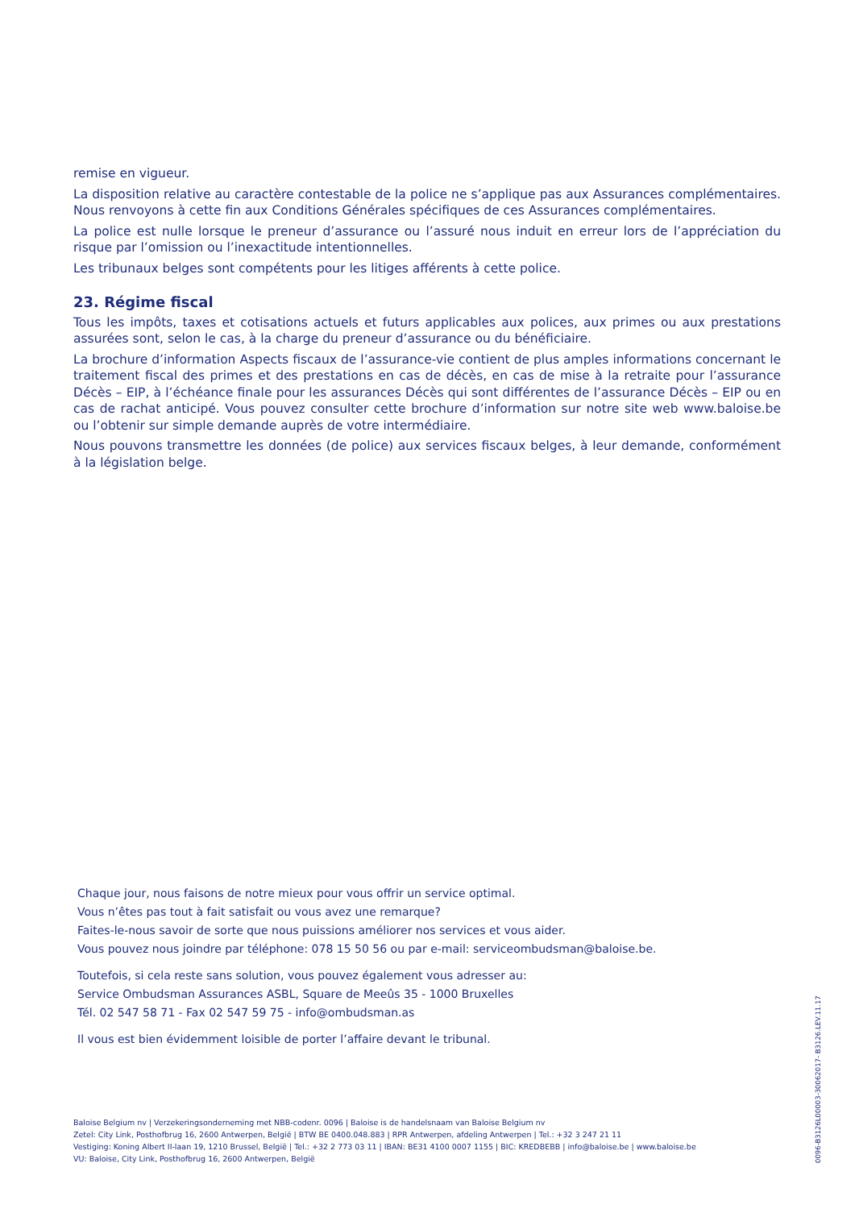remise en vigueur.
La disposition relative au caractère contestable de la police ne s’applique pas aux Assurances complémentaires. Nous renvoyons à cette fin aux Conditions Générales spécifiques de ces Assurances complémentaires.
La police est nulle lorsque le preneur d’assurance ou l’assuré nous induit en erreur lors de l’appréciation du risque par l’omission ou l’inexactitude intentionnelles.
Les tribunaux belges sont compétents pour les litiges afférents à cette police.
23. Régime fiscal
Tous les impôts, taxes et cotisations actuels et futurs applicables aux polices, aux primes ou aux prestations assurées sont, selon le cas, à la charge du preneur d’assurance ou du bénéficiaire.
La brochure d’information Aspects fiscaux de l’assurance-vie contient de plus amples informations concernant le traitement fiscal des primes et des prestations en cas de décès, en cas de mise à la retraite pour l’assurance Décès – EIP, à l’échéance finale pour les assurances Décès qui sont différentes de l’assurance Décès – EIP ou en cas de rachat anticipé. Vous pouvez consulter cette brochure d’information sur notre site web www.baloise.be ou l’obtenir sur simple demande auprès de votre intermédiaire.
Nous pouvons transmettre les données (de police) aux services fiscaux belges, à leur demande, conformément à la législation belge.
Chaque jour, nous faisons de notre mieux pour vous offrir un service optimal.
Vous n’êtes pas tout à fait satisfait ou vous avez une remarque?
Faites-le-nous savoir de sorte que nous puissions améliorer nos services et vous aider.
Vous pouvez nous joindre par téléphone: 078 15 50 56 ou par e-mail: serviceombudsman@baloise.be.
Toutefois, si cela reste sans solution, vous pouvez également vous adresser au:
Service Ombudsman Assurances ASBL, Square de Meeûs 35 - 1000 Bruxelles
Tél. 02 547 58 71 - Fax 02 547 59 75 - info@ombudsman.as
Il vous est bien évidemment loisible de porter l’affaire devant le tribunal.
Baloise Belgium nv | Verzekeringsonderneming met NBB-codenr. 0096 | Baloise is de handelsnaam van Baloise Belgium nv
Zetel: City Link, Posthofbrug 16, 2600 Antwerpen, België | BTW BE 0400.048.883 | RPR Antwerpen, afdeling Antwerpen | Tel.: +32 3 247 21 11
Vestiging: Koning Albert II-laan 19, 1210 Brussel, België | Tel.: +32 2 773 03 11 | IBAN: BE31 4100 0007 1155 | BIC: KREDBEBB | info@baloise.be | www.baloise.be
VU: Baloise, City Link, Posthofbrug 16, 2600 Antwerpen, België
0096-B3126L00003-30062017- B3126.LEV.11.17